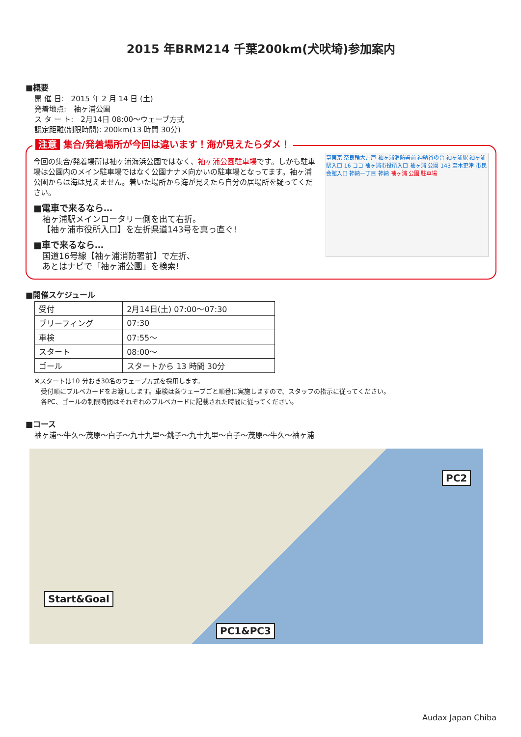2015 年BRM214 千葉200km(犬吠埼)参加案内
■概要
開 催 日:　2015 年 2 月 14 日 (土)
発着地点:　袖ヶ浦公園
ス タ ー ト:　2月14日 08:00～ウェーブ方式
認定距離(制限時間): 200km(13 時間 30分)
注意 集合/発着場所が今回は違います！海が見えたらダメ！
今回の集合/発着場所は袖ヶ浦海浜公園ではなく、袖ヶ浦公園駐車場です。しかも駐車場は公園内のメイン駐車場ではなく公園ナナメ向かいの駐車場となってます。袖ヶ浦公園からは海は見えません。着いた場所から海が見えたら自分の居場所を疑ってください。
■電車で来るなら…
袖ヶ浦駅メインロータリー側を出て右折。
【袖ヶ浦市役所入口】を左折県道143号を真っ直ぐ!
■車で来るなら…
国道16号線【袖ヶ浦消防署前】で左折、
あとはナビで「袖ヶ浦公園」を検索!
至東京 奈良輪大井戸 袖ヶ浦消防署前 神納谷の台 袖ヶ浦駅 袖ヶ浦駅入口 16 ココ 袖ヶ浦市役所入口 袖ヶ浦 公園 143 至木更津 市民会館入口 神納一丁目 神納 袖ヶ浦 公園 駐車場
■開催スケジュール
| 受付 | 2月14日(土) 07:00～07:30 |
| ブリーフィング | 07:30 |
| 車検 | 07:55～ |
| スタート | 08:00～ |
| ゴール | スタートから 13 時間 30分 |
※スタートは10 分おき30名のウェーブ方式を採用します。
　受付順にブルベカードをお渡しします。車検は各ウェーブごと順番に実施しますので、スタッフの指示に従ってください。
　各PC、ゴールの制限時間はそれぞれのブルベカードに記載された時間に従ってください。
■コース
袖ヶ浦～牛久～茂原～白子～九十九里～銚子～九十九里～白子～茂原～牛久～袖ヶ浦
PC2
Start&Goal
PC1&PC3
Audax Japan Chiba